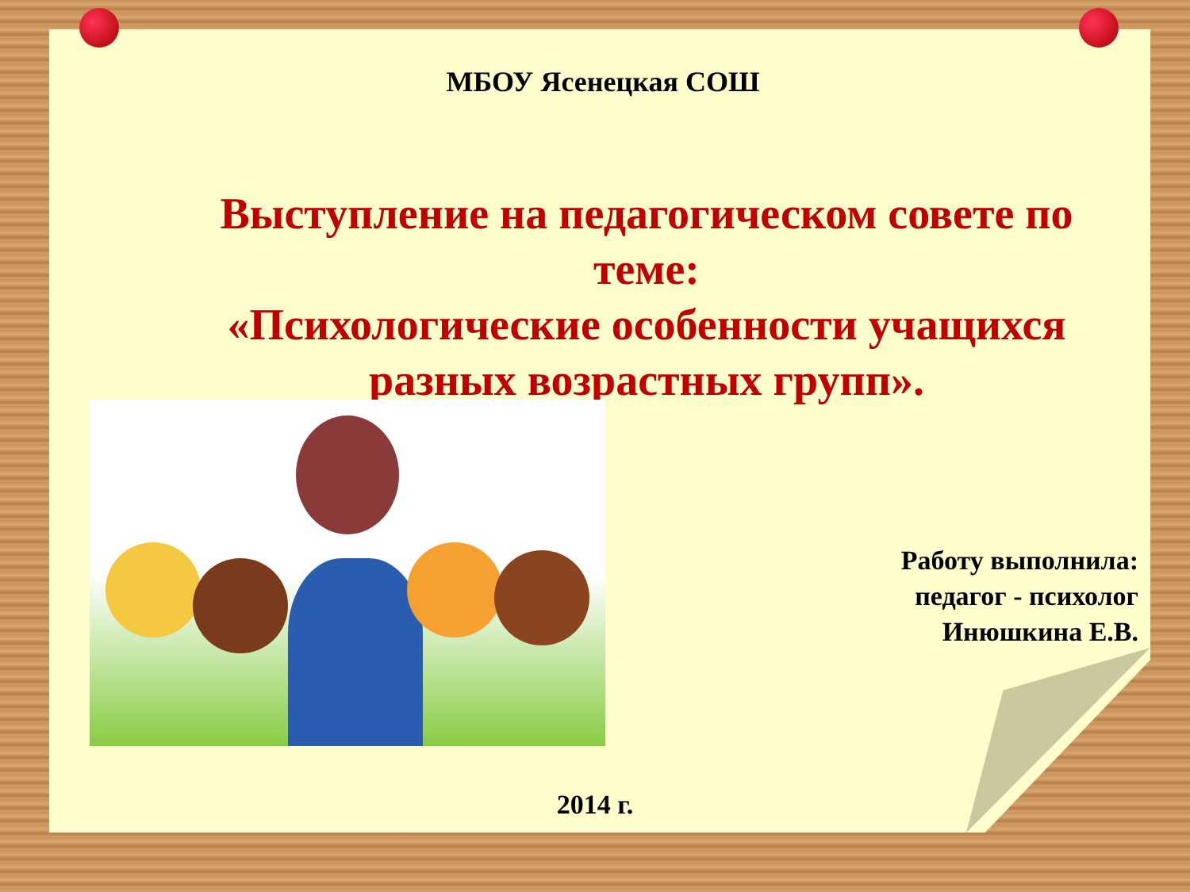МБОУ Ясенецкая СОШ
Выступление на педагогическом совете по теме:
«Психологические особенности учащихся разных возрастных групп».
Работу выполнила:
педагог - психолог
Инюшкина Е.В.
2014 г.